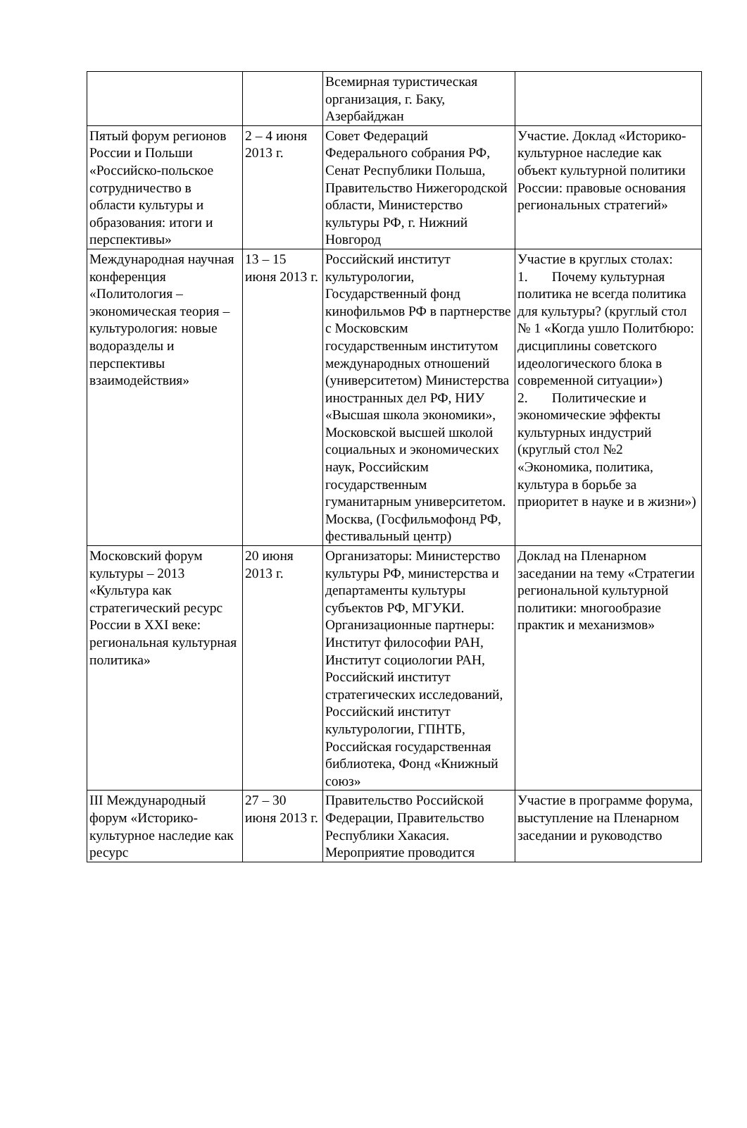| | | Всемирная туристическая организация, г. Баку, Азербайджан | |
| Пятый форум регионов России и Польши «Российско-польское сотрудничество в области культуры и образования: итоги и перспективы» | 2 – 4 июня 2013 г. | Совет Федераций Федерального собрания РФ, Сенат Республики Польша, Правительство Нижегородской области, Министерство культуры РФ, г. Нижний Новгород | Участие. Доклад «Историко-культурное наследие как объект культурной политики России: правовые основания региональных стратегий» |
| Международная научная конференция «Политология – экономическая теория – культурология: новые водоразделы и перспективы взаимодействия» | 13 – 15 июня 2013 г. | Российский институт культурологии, Государственный фонд кинофильмов РФ в партнерстве с Московским государственным институтом международных отношений (университетом) Министерства иностранных дел РФ, НИУ «Высшая школа экономики», Московской высшей школой социальных и экономических наук, Российским государственным гуманитарным университетом. Москва, (Госфильмофонд РФ, фестивальный центр) | Участие в круглых столах: 1. Почему культурная политика не всегда политика для культуры? (круглый стол № 1 «Когда ушло Политбюро: дисциплины советского идеологического блока в современной ситуации») 2. Политические и экономические эффекты культурных индустрий (круглый стол №2 «Экономика, политика, культура в борьбе за приоритет в науке и в жизни») |
| Московский форум культуры – 2013 «Культура как стратегический ресурс России в XXI веке: региональная культурная политика» | 20 июня 2013 г. | Организаторы: Министерство культуры РФ, министерства и департаменты культуры субъектов РФ, МГУКИ. Организационные партнеры: Институт философии РАН, Институт социологии РАН, Российский институт стратегических исследований, Российский институт культурологии, ГПНТБ, Российская государственная библиотека, Фонд «Книжный союз» | Доклад на Пленарном заседании на тему «Стратегии региональной культурной политики: многообразие практик и механизмов» |
| III Международный форум «Историко-культурное наследие как ресурс | 27 – 30 июня 2013 г. | Правительство Российской Федерации, Правительство Республики Хакасия. Мероприятие проводится | Участие в программе форума, выступление на Пленарном заседании и руководство |